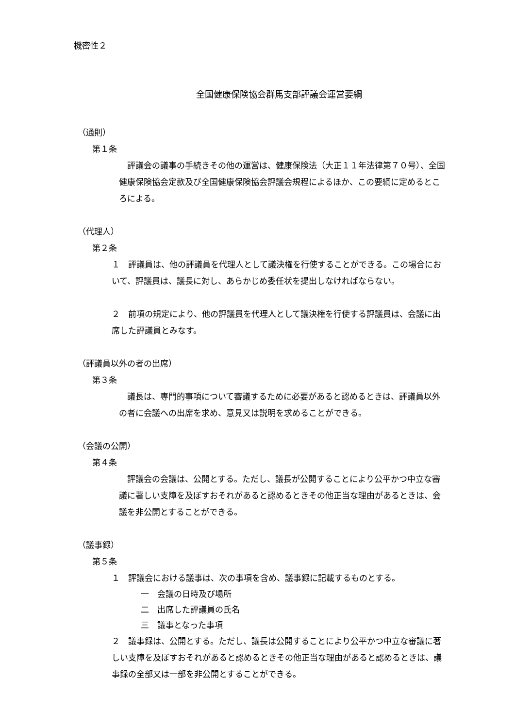機密性２
全国健康保険協会群馬支部評議会運営要綱
（通則）
第１条
　評議会の議事の手続きその他の運営は、健康保険法（大正１１年法律第７０号）、全国健康保険協会定款及び全国健康保険協会評議会規程によるほか、この要綱に定めるところによる。
（代理人）
第２条
１　評議員は、他の評議員を代理人として議決権を行使することができる。この場合において、評議員は、議長に対し、あらかじめ委任状を提出しなければならない。
２　前項の規定により、他の評議員を代理人として議決権を行使する評議員は、会議に出席した評議員とみなす。
（評議員以外の者の出席）
第３条
　議長は、専門的事項について審議するために必要があると認めるときは、評議員以外の者に会議への出席を求め、意見又は説明を求めることができる。
（会議の公開）
第４条
　評議会の会議は、公開とする。ただし、議長が公開することにより公平かつ中立な審議に著しい支障を及ぼすおそれがあると認めるときその他正当な理由があるときは、会議を非公開とすることができる。
（議事録）
第５条
１　評議会における議事は、次の事項を含め、議事録に記載するものとする。
一　会議の日時及び場所
二　出席した評議員の氏名
三　議事となった事項
２　議事録は、公開とする。ただし、議長は公開することにより公平かつ中立な審議に著しい支障を及ぼすおそれがあると認めるときその他正当な理由があると認めるときは、議事録の全部又は一部を非公開とすることができる。